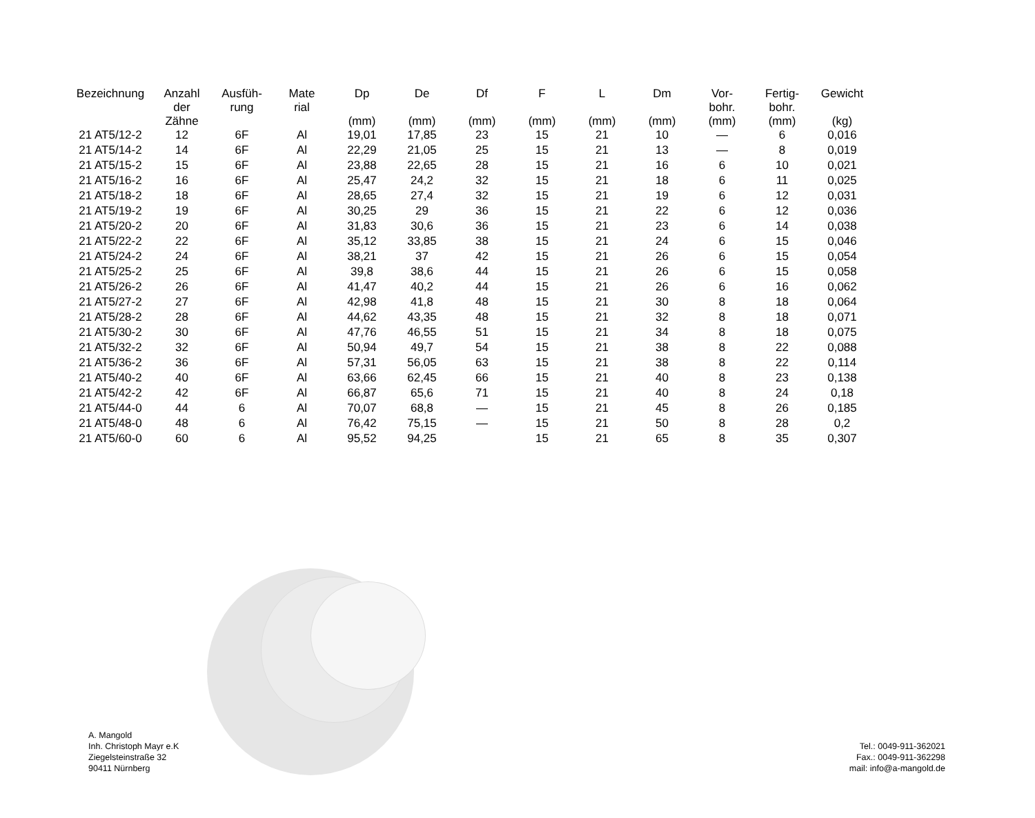| Bezeichnung | Anzahl der Zähne | Ausfüh- rung | Mate rial | Dp (mm) | De (mm) | Df (mm) | F (mm) | L (mm) | Dm (mm) | Vor- bohr. (mm) | Fertig- bohr. (mm) | Gewicht (kg) |
| --- | --- | --- | --- | --- | --- | --- | --- | --- | --- | --- | --- | --- |
| 21 AT5/12-2 | 12 | 6F | Al | 19,01 | 17,85 | 23 | 15 | 21 | 10 | — | 6 | 0,016 |
| 21 AT5/14-2 | 14 | 6F | Al | 22,29 | 21,05 | 25 | 15 | 21 | 13 | — | 8 | 0,019 |
| 21 AT5/15-2 | 15 | 6F | Al | 23,88 | 22,65 | 28 | 15 | 21 | 16 | 6 | 10 | 0,021 |
| 21 AT5/16-2 | 16 | 6F | Al | 25,47 | 24,2 | 32 | 15 | 21 | 18 | 6 | 11 | 0,025 |
| 21 AT5/18-2 | 18 | 6F | Al | 28,65 | 27,4 | 32 | 15 | 21 | 19 | 6 | 12 | 0,031 |
| 21 AT5/19-2 | 19 | 6F | Al | 30,25 | 29 | 36 | 15 | 21 | 22 | 6 | 12 | 0,036 |
| 21 AT5/20-2 | 20 | 6F | Al | 31,83 | 30,6 | 36 | 15 | 21 | 23 | 6 | 14 | 0,038 |
| 21 AT5/22-2 | 22 | 6F | Al | 35,12 | 33,85 | 38 | 15 | 21 | 24 | 6 | 15 | 0,046 |
| 21 AT5/24-2 | 24 | 6F | Al | 38,21 | 37 | 42 | 15 | 21 | 26 | 6 | 15 | 0,054 |
| 21 AT5/25-2 | 25 | 6F | Al | 39,8 | 38,6 | 44 | 15 | 21 | 26 | 6 | 15 | 0,058 |
| 21 AT5/26-2 | 26 | 6F | Al | 41,47 | 40,2 | 44 | 15 | 21 | 26 | 6 | 16 | 0,062 |
| 21 AT5/27-2 | 27 | 6F | Al | 42,98 | 41,8 | 48 | 15 | 21 | 30 | 8 | 18 | 0,064 |
| 21 AT5/28-2 | 28 | 6F | Al | 44,62 | 43,35 | 48 | 15 | 21 | 32 | 8 | 18 | 0,071 |
| 21 AT5/30-2 | 30 | 6F | Al | 47,76 | 46,55 | 51 | 15 | 21 | 34 | 8 | 18 | 0,075 |
| 21 AT5/32-2 | 32 | 6F | Al | 50,94 | 49,7 | 54 | 15 | 21 | 38 | 8 | 22 | 0,088 |
| 21 AT5/36-2 | 36 | 6F | Al | 57,31 | 56,05 | 63 | 15 | 21 | 38 | 8 | 22 | 0,114 |
| 21 AT5/40-2 | 40 | 6F | Al | 63,66 | 62,45 | 66 | 15 | 21 | 40 | 8 | 23 | 0,138 |
| 21 AT5/42-2 | 42 | 6F | Al | 66,87 | 65,6 | 71 | 15 | 21 | 40 | 8 | 24 | 0,18 |
| 21 AT5/44-0 | 44 | 6 | Al | 70,07 | 68,8 | — | 15 | 21 | 45 | 8 | 26 | 0,185 |
| 21 AT5/48-0 | 48 | 6 | Al | 76,42 | 75,15 | — | 15 | 21 | 50 | 8 | 28 | 0,2 |
| 21 AT5/60-0 | 60 | 6 | Al | 95,52 | 94,25 | | 15 | 21 | 65 | 8 | 35 | 0,307 |
A. Mangold
Inh. Christoph Mayr e.K
Ziegelsteinstraße 32
90411 Nürnberg
Tel.: 0049-911-362021
Fax.: 0049-911-362298
mail: info@a-mangold.de